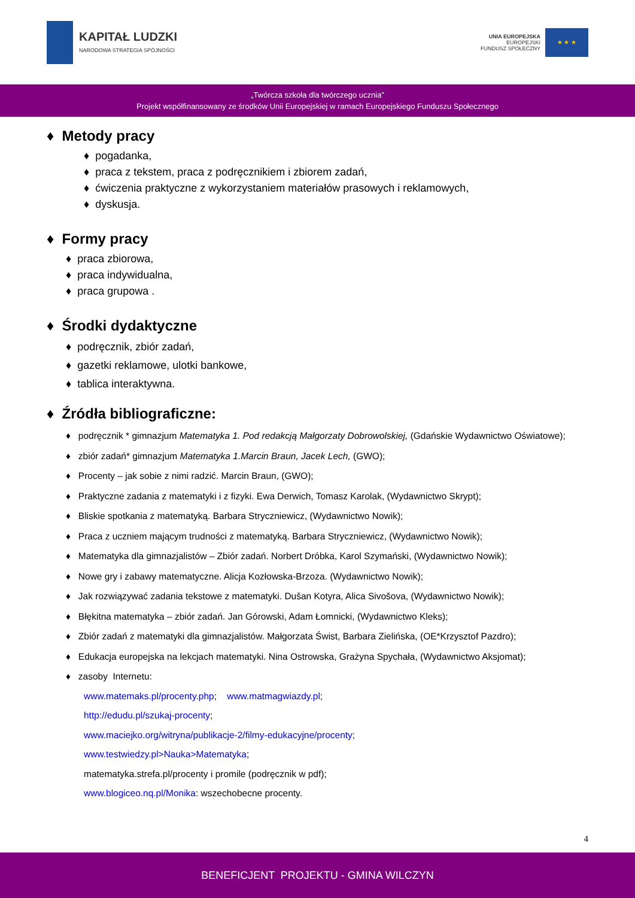KAPITAŁ LUDZKI
NARODOWA STRATEGIA SPÓJNOŚCI
UNIA EUROPEJSKA
EUROPEJSKI
FUNDUSZ SPOŁECZNY
★ ★ ★
„Twórcza szkoła dla twórczego ucznia”
Projekt współfinansowany ze środków Unii Europejskiej w ramach Europejskiego Funduszu Społecznego
♦ Metody pracy
♦ pogadanka,
♦ praca z tekstem, praca z podręcznikiem i zbiorem zadań,
♦ ćwiczenia praktyczne z wykorzystaniem materiałów prasowych i reklamowych,
♦ dyskusja.
♦ Formy pracy
♦ praca zbiorowa,
♦ praca indywidualna,
♦ praca grupowa .
♦ Środki dydaktyczne
♦ podręcznik, zbiór zadań,
♦ gazetki reklamowe, ulotki bankowe,
♦ tablica interaktywna.
♦ Źródła bibliograficzne:
♦ podręcznik * gimnazjum Matematyka 1. Pod redakcją Małgorzaty Dobrowolskiej, (Gdańskie Wydawnictwo Oświatowe);
♦ zbiór zadań* gimnazjum Matematyka 1.Marcin Braun, Jacek Lech, (GWO);
♦ Procenty – jak sobie z nimi radzić. Marcin Braun, (GWO);
♦ Praktyczne zadania z matematyki i z fizyki. Ewa Derwich, Tomasz Karolak, (Wydawnictwo Skrypt);
♦ Bliskie spotkania z matematyką. Barbara Stryczniewicz, (Wydawnictwo Nowik);
♦ Praca z uczniem mającym trudności z matematyką. Barbara Stryczniewicz, (Wydawnictwo Nowik);
♦ Matematyka dla gimnazjalistów – Zbiór zadań. Norbert Dróbka, Karol Szymański, (Wydawnictwo Nowik);
♦ Nowe gry i zabawy matematyczne. Alicja Kozłowska-Brzoza. (Wydawnictwo Nowik);
♦ Jak rozwiązywać zadania tekstowe z matematyki. Dušan Kotyra, Alica Sivošova, (Wydawnictwo Nowik);
♦ Błękitna matematyka – zbiór zadań. Jan Górowski, Adam Łomnicki, (Wydawnictwo Kleks);
♦ Zbiór zadań z matematyki dla gimnazjalistów. Małgorzata Świst, Barbara Zielińska, (OE*Krzysztof Pazdro);
♦ Edukacja europejska na lekcjach matematyki. Nina Ostrowska, Grażyna Spychała, (Wydawnictwo Aksjomat);
♦ zasoby Internetu:
www.matemaks.pl/procenty.php; www.matmagwiazdy.pl;
http://edudu.pl/szukaj-procenty;
www.maciejko.org/witryna/publikacje-2/filmy-edukacyjne/procenty;
www.testwiedzy.pl>Nauka>Matematyka;
matematyka.strefa.pl/procenty i promile (podręcznik w pdf);
www.blogiceo.nq.pl/Monika: wszechobecne procenty.
4
BENEFICJENT PROJEKTU - GMINA WILCZYN